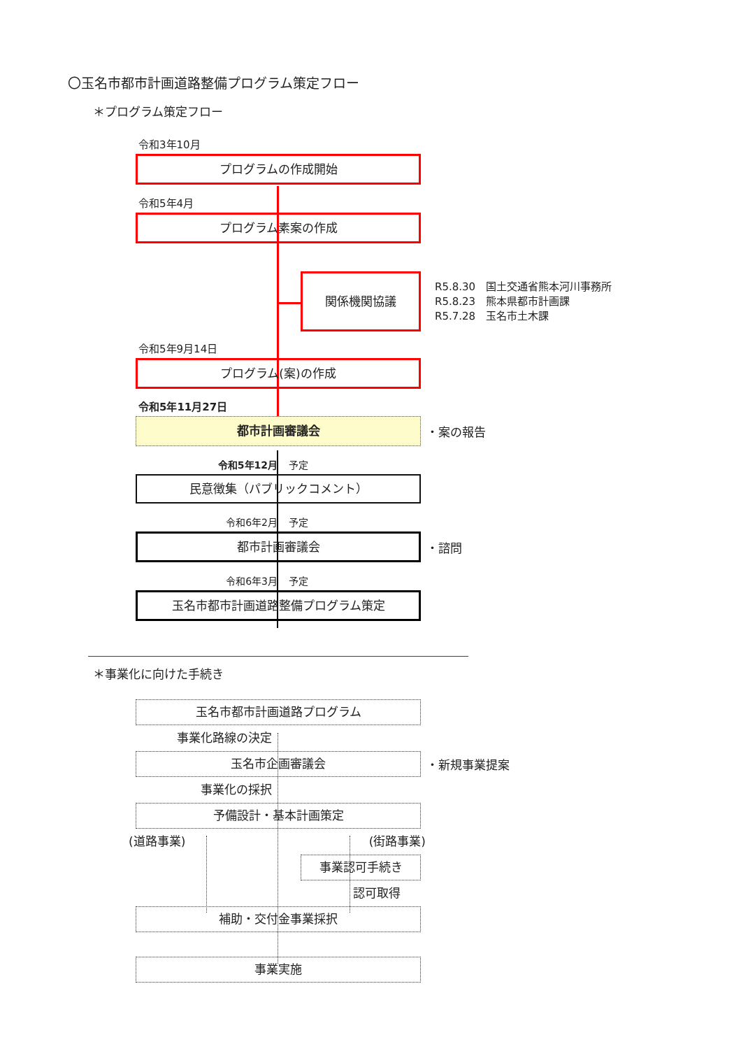〇玉名市都市計画道路整備プログラム策定フロー
＊プログラム策定フロー
令和3年10月
プログラムの作成開始
令和5年4月
プログラム素案の作成
関係機関協議
R5.8.30　国土交通省熊本河川事務所
R5.8.23　熊本県都市計画課
R5.7.28　玉名市土木課
令和5年9月14日
プログラム(案)の作成
令和5年11月27日
都市計画審議会
・案の報告
令和5年12月 予定
民意徴集（パブリックコメント）
令和6年2月 予定
都市計画審議会
・諮問
令和6年3月 予定
玉名市都市計画道路整備プログラム策定
＊事業化に向けた手続き
玉名市都市計画道路プログラム
事業化路線の決定
玉名市企画審議会
・新規事業提案
事業化の採択
予備設計・基本計画策定
(道路事業) (街路事業)
事業認可手続き
認可取得
補助・交付金事業採択
事業実施